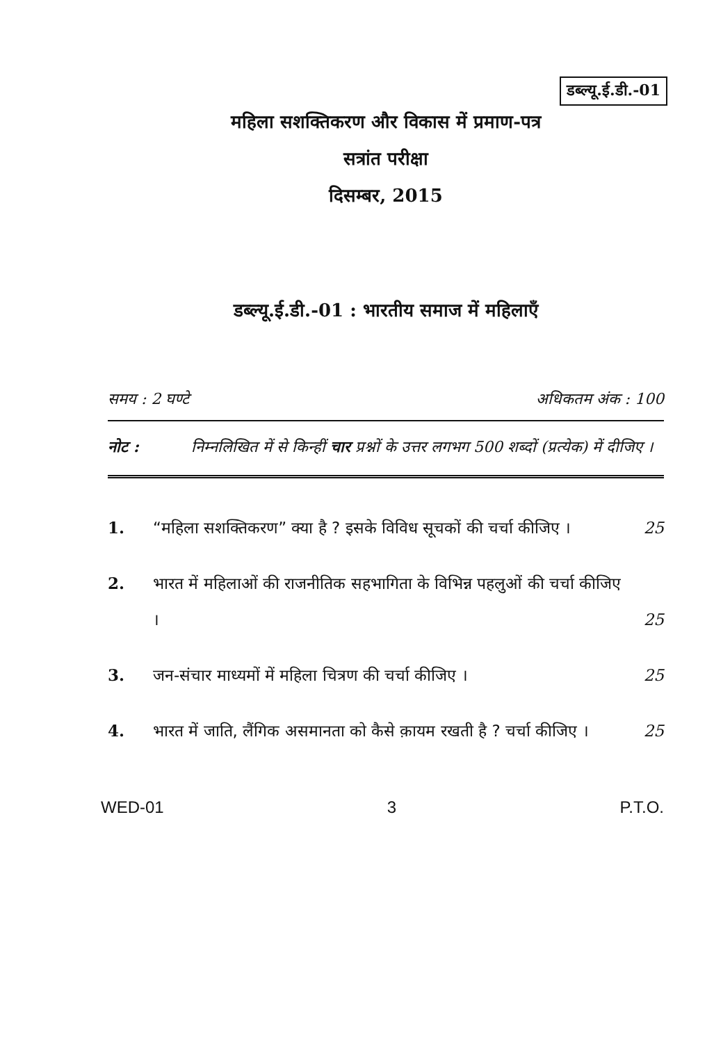डब्ल्यू.ई.डी.-01
महिला सशक्तिकरण और विकास में प्रमाण-पत्र
सत्रांत परीक्षा
दिसम्बर, 2015
डब्ल्यू.ई.डी.-01 : भारतीय समाज में महिलाएँ
समय : 2 घण्टे अधिकतम अंक : 100
नोट : निम्नलिखित में से किन्हीं चार प्रश्नों के उत्तर लगभग 500 शब्दों (प्रत्येक) में दीजिए ।
1. “महिला सशक्तिकरण” क्या है ? इसके विविध सूचकों की चर्चा कीजिए । 25
2. भारत में महिलाओं की राजनीतिक सहभागिता के विभिन्न पहलुओं की चर्चा कीजिए । 25
3. जन-संचार माध्यमों में महिला चित्रण की चर्चा कीजिए । 25
4. भारत में जाति, लैंगिक असमानता को कैसे क़ायम रखती है ? चर्चा कीजिए । 25
WED-01 3 P.T.O.